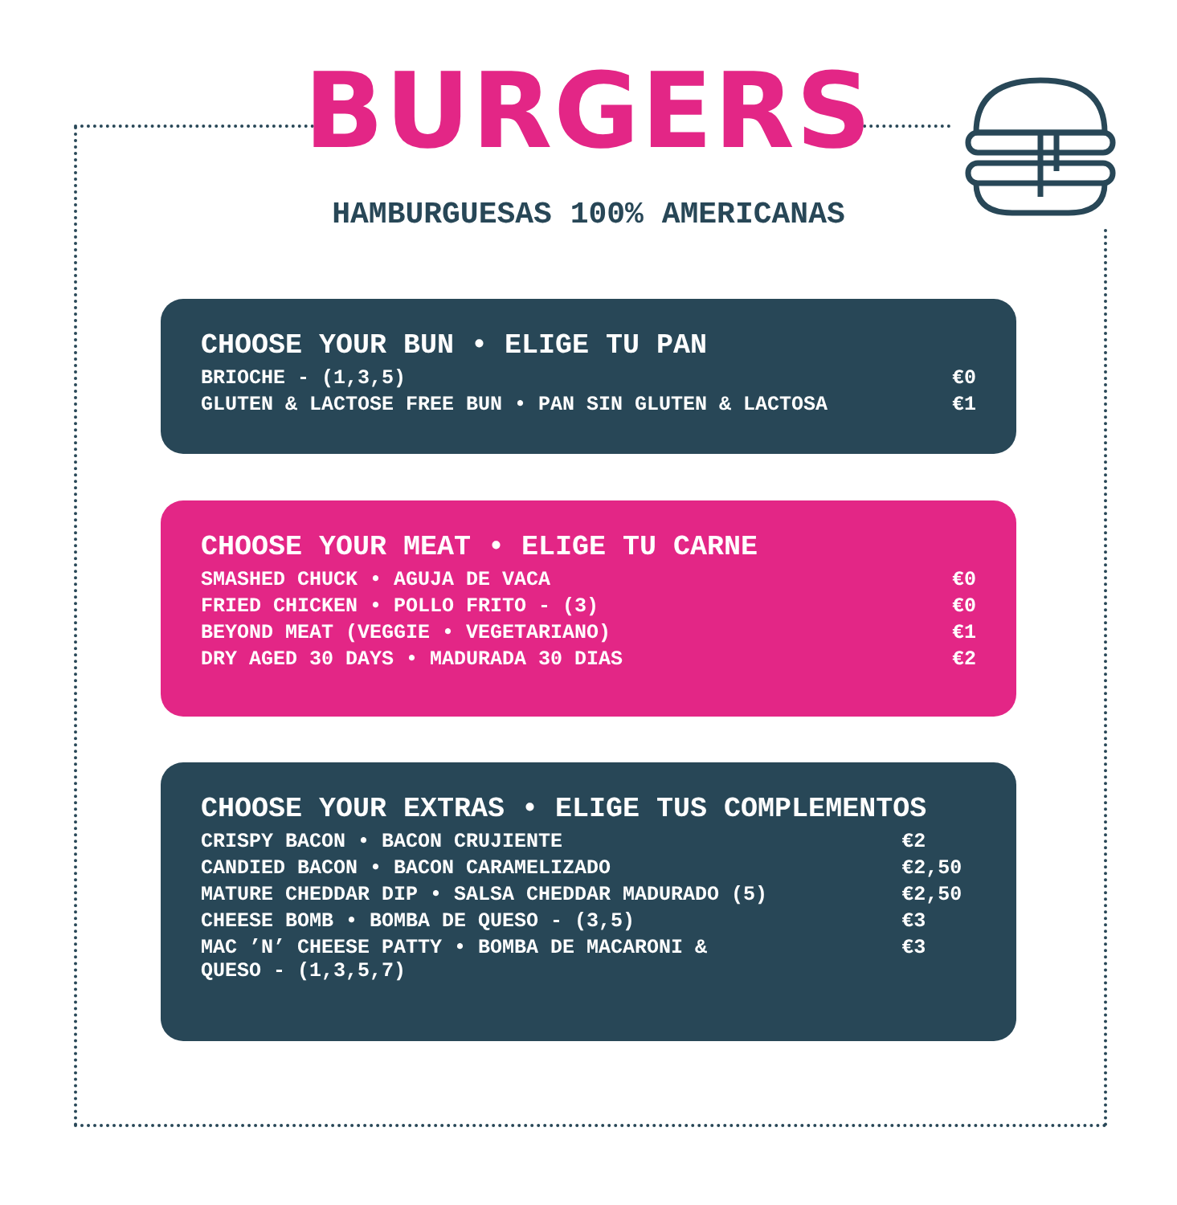BURGERS
HAMBURGUESAS 100% AMERICANAS
CHOOSE YOUR BUN • ELIGE TU PAN
| BRIOCHE - (1,3,5) | €0 |
| GLUTEN & LACTOSE FREE BUN • PAN SIN GLUTEN & LACTOSA | €1 |
CHOOSE YOUR MEAT • ELIGE TU CARNE
| SMASHED CHUCK • AGUJA DE VACA | €0 |
| FRIED CHICKEN • POLLO FRITO - (3) | €0 |
| BEYOND MEAT (VEGGIE • VEGETARIANO) | €1 |
| DRY AGED 30 DAYS • MADURADA 30 DIAS | €2 |
CHOOSE YOUR EXTRAS • ELIGE TUS COMPLEMENTOS
| CRISPY BACON • BACON CRUJIENTE | €2 |
| CANDIED BACON • BACON CARAMELIZADO | €2,50 |
| MATURE CHEDDAR DIP • SALSA CHEDDAR MADURADO (5) | €2,50 |
| CHEESE BOMB • BOMBA DE QUESO - (3,5) | €3 |
| MAC ’N’ CHEESE PATTY • BOMBA DE MACARONI & QUESO - (1,3,5,7) | €3 |